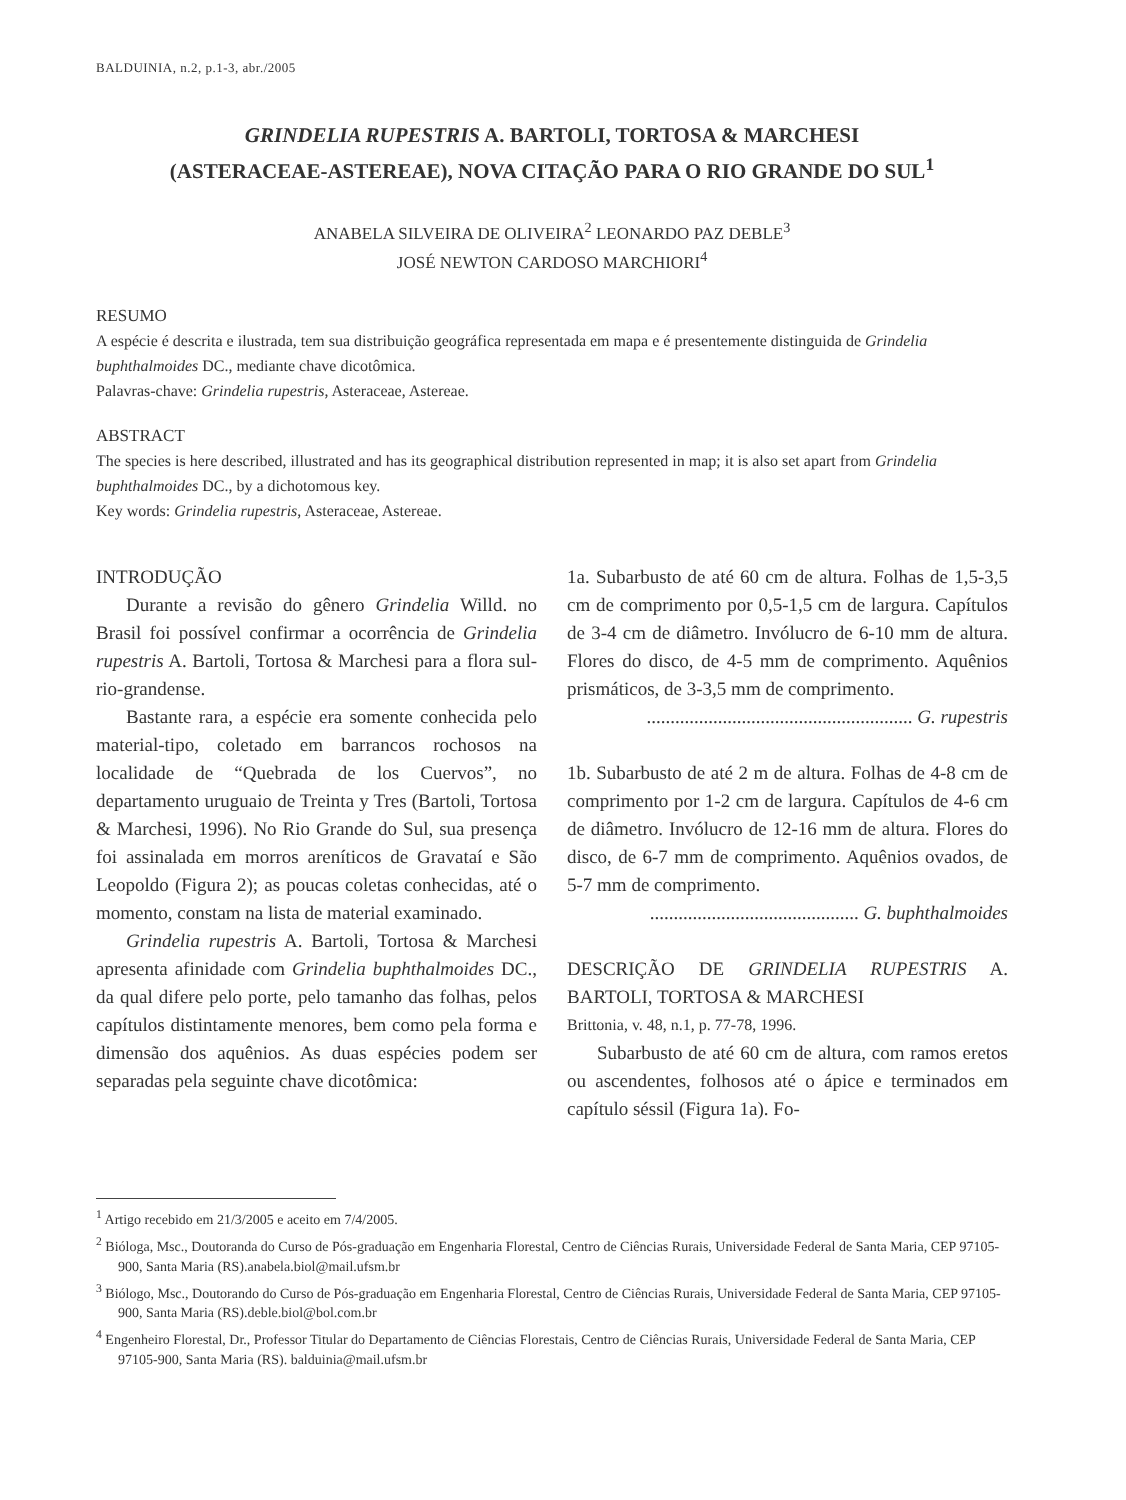BALDUINIA, n.2, p.1-3, abr./2005
GRINDELIA RUPESTRIS A. BARTOLI, TORTOSA & MARCHESI
(ASTERACEAE-ASTEREAE), NOVA CITAÇÃO PARA O RIO GRANDE DO SUL<sup>1</sup>
ANABELA SILVEIRA DE OLIVEIRA<sup>2</sup> LEONARDO PAZ DEBLE<sup>3</sup>
JOSÉ NEWTON CARDOSO MARCHIORI<sup>4</sup>
RESUMO
A espécie é descrita e ilustrada, tem sua distribuição geográfica representada em mapa e é presentemente distinguida de Grindelia buphthalmoides DC., mediante chave dicotômica.
Palavras-chave: Grindelia rupestris, Asteraceae, Astereae.
ABSTRACT
The species is here described, illustrated and has its geographical distribution represented in map; it is also set apart from Grindelia buphthalmoides DC., by a dichotomous key.
Key words: Grindelia rupestris, Asteraceae, Astereae.
INTRODUÇÃO
Durante a revisão do gênero Grindelia Willd. no Brasil foi possível confirmar a ocorrência de Grindelia rupestris A. Bartoli, Tortosa & Marchesi para a flora sul-rio-grandense.
Bastante rara, a espécie era somente conhecida pelo material-tipo, coletado em barrancos rochosos na localidade de “Quebrada de los Cuervos”, no departamento uruguaio de Treinta y Tres (Bartoli, Tortosa & Marchesi, 1996). No Rio Grande do Sul, sua presença foi assinalada em morros areníticos de Gravataí e São Leopoldo (Figura 2); as poucas coletas conhecidas, até o momento, constam na lista de material examinado.
Grindelia rupestris A. Bartoli, Tortosa & Marchesi apresenta afinidade com Grindelia buphthalmoides DC., da qual difere pelo porte, pelo tamanho das folhas, pelos capítulos distintamente menores, bem como pela forma e dimensão dos aquênios. As duas espécies podem ser separadas pela seguinte chave dicotômica:
1a. Subarbusto de até 60 cm de altura. Folhas de 1,5-3,5 cm de comprimento por 0,5-1,5 cm de largura. Capítulos de 3-4 cm de diâmetro. Invólucro de 6-10 mm de altura. Flores do disco, de 4-5 mm de comprimento. Aquênios prismáticos, de 3-3,5 mm de comprimento.
........................................................ G. rupestris
1b. Subarbusto de até 2 m de altura. Folhas de 4-8 cm de comprimento por 1-2 cm de largura. Capítulos de 4-6 cm de diâmetro. Invólucro de 12-16 mm de altura. Flores do disco, de 6-7 mm de comprimento. Aquênios ovados, de 5-7 mm de comprimento.
............................................ G. buphthalmoides
DESCRIÇÃO DE GRINDELIA RUPESTRIS A. BARTOLI, TORTOSA & MARCHESI
Brittonia, v. 48, n.1, p. 77-78, 1996.
Subarbusto de até 60 cm de altura, com ramos eretos ou ascendentes, folhosos até o ápice e terminados em capítulo séssil (Figura 1a). Fo-
<sup>1</sup> Artigo recebido em 21/3/2005 e aceito em 7/4/2005.
<sup>2</sup> Bióloga, Msc., Doutoranda do Curso de Pós-graduação em Engenharia Florestal, Centro de Ciências Rurais, Universidade Federal de Santa Maria, CEP 97105-900, Santa Maria (RS).anabela.biol@mail.ufsm.br
<sup>3</sup> Biólogo, Msc., Doutorando do Curso de Pós-graduação em Engenharia Florestal, Centro de Ciências Rurais, Universidade Federal de Santa Maria, CEP 97105-900, Santa Maria (RS).deble.biol@bol.com.br
<sup>4</sup> Engenheiro Florestal, Dr., Professor Titular do Departamento de Ciências Florestais, Centro de Ciências Rurais, Universidade Federal de Santa Maria, CEP 97105-900, Santa Maria (RS). balduinia@mail.ufsm.br